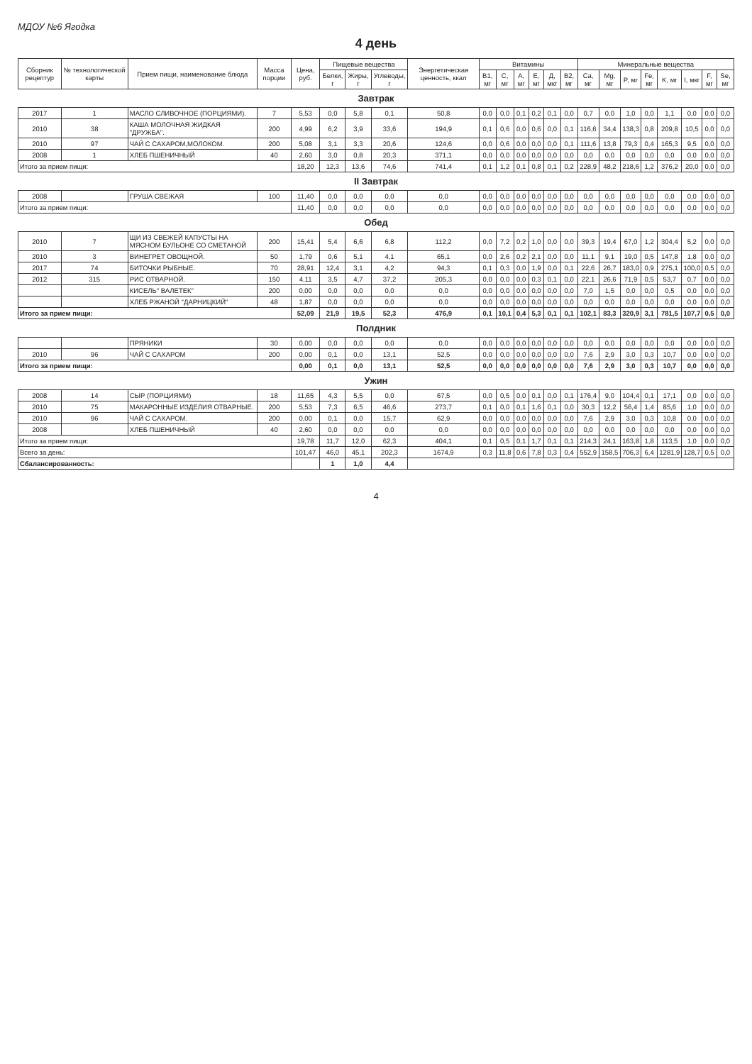МДОУ №6 Ягодка
4 день
| Сборник рецептур | № технологической карты | Прием пищи, наименование блюда | Масса порции | Цена, руб. | Пищевые вещества | | | Энергетическая ценность, ккал | Витамины | | | | | | Минеральные вещества | | | | | | | |
| --- | --- | --- | --- | --- | --- | --- | --- | --- | --- | --- | --- | --- | --- | --- | --- | --- | --- | --- | --- | --- | --- | --- |
| | | | | | Белки, г | Жиры, г | Углеводы, г | | B1, мг | C, мг | A, мг | E, мг | Д, мкг | B2, мг | Ca, мг | Mg, мг | P, мг | Fe, мг | K, мг | I, мкг | F, мг | Se, мг |
| Завтрак | | | | | | | | | | | | | | | | | | | | | | |
| 2017 | 1 | МАСЛО СЛИВОЧНОЕ (ПОРЦИЯМИ). | 7 | 5,53 | 0,0 | 5,8 | 0,1 | 50,8 | 0,0 | 0,0 | 0,1 | 0,2 | 0,1 | 0,0 | 0,7 | 0,0 | 1,0 | 0,0 | 1,1 | 0,0 | 0,0 | 0,0 |
| 2010 | 38 | КАША МОЛОЧНАЯ ЖИДКАЯ "ДРУЖБА". | 200 | 4,99 | 6,2 | 3,9 | 33,6 | 194,9 | 0,1 | 0,6 | 0,0 | 0,6 | 0,0 | 0,1 | 116,6 | 34,4 | 138,3 | 0,8 | 209,8 | 10,5 | 0,0 | 0,0 |
| 2010 | 97 | ЧАЙ С САХАРОМ,МОЛОКОМ. | 200 | 5,08 | 3,1 | 3,3 | 20,6 | 124,6 | 0,0 | 0,6 | 0,0 | 0,0 | 0,0 | 0,1 | 111,6 | 13,8 | 79,3 | 0,4 | 165,3 | 9,5 | 0,0 | 0,0 |
| 2008 | 1 | ХЛЕБ ПШЕНИЧНЫЙ | 40 | 2,60 | 3,0 | 0,8 | 20,3 | 371,1 | 0,0 | 0,0 | 0,0 | 0,0 | 0,0 | 0,0 | 0,0 | 0,0 | 0,0 | 0,0 | 0,0 | 0,0 | 0,0 | 0,0 |
| Итого за прием пищи: | | | | 18,20 | 12,3 | 13,6 | 74,6 | 741,4 | 0,1 | 1,2 | 0,1 | 0,8 | 0,1 | 0,2 | 228,9 | 48,2 | 218,6 | 1,2 | 376,2 | 20,0 | 0,0 | 0,0 |
| II Завтрак | | | | | | | | | | | | | | | | | | | | | | |
| 2008 | | ГРУША СВЕЖАЯ | 100 | 11,40 | 0,0 | 0,0 | 0,0 | 0,0 | 0,0 | 0,0 | 0,0 | 0,0 | 0,0 | 0,0 | 0,0 | 0,0 | 0,0 | 0,0 | 0,0 | 0,0 | 0,0 | 0,0 |
| Итого за прием пищи: | | | | 11,40 | 0,0 | 0,0 | 0,0 | 0,0 | 0,0 | 0,0 | 0,0 | 0,0 | 0,0 | 0,0 | 0,0 | 0,0 | 0,0 | 0,0 | 0,0 | 0,0 | 0,0 | 0,0 |
| Обед | | | | | | | | | | | | | | | | | | | | | | |
| 2010 | 7 | ЩИ ИЗ СВЕЖЕЙ КАПУСТЫ НА МЯСНОМ БУЛЬОНЕ СО СМЕТАНОЙ | 200 | 15,41 | 5,4 | 6,6 | 6,8 | 112,2 | 0,0 | 7,2 | 0,2 | 1,0 | 0,0 | 0,0 | 39,3 | 19,4 | 67,0 | 1,2 | 304,4 | 5,2 | 0,0 | 0,0 |
| 2010 | 3 | ВИНЕГРЕТ ОВОЩНОЙ. | 50 | 1,79 | 0,6 | 5,1 | 4,1 | 65,1 | 0,0 | 2,6 | 0,2 | 2,1 | 0,0 | 0,0 | 11,1 | 9,1 | 19,0 | 0,5 | 147,8 | 1,8 | 0,0 | 0,0 |
| 2017 | 74 | БИТОЧКИ РЫБНЫЕ. | 70 | 28,91 | 12,4 | 3,1 | 4,2 | 94,3 | 0,1 | 0,3 | 0,0 | 1,9 | 0,0 | 0,1 | 22,6 | 26,7 | 183,0 | 0,9 | 275,1 | 100,0 | 0,5 | 0,0 |
| 2012 | 315 | РИС ОТВАРНОЙ. | 150 | 4,11 | 3,5 | 4,7 | 37,2 | 205,3 | 0,0 | 0,0 | 0,0 | 0,3 | 0,1 | 0,0 | 22,1 | 26,6 | 71,9 | 0,5 | 53,7 | 0,7 | 0,0 | 0,0 |
| | | КИСЕЛЬ" ВАЛЕТЕК" | 200 | 0,00 | 0,0 | 0,0 | 0,0 | 0,0 | 0,0 | 0,0 | 0,0 | 0,0 | 0,0 | 0,0 | 7,0 | 1,5 | 0,0 | 0,0 | 0,5 | 0,0 | 0,0 | 0,0 |
| | | ХЛЕБ РЖАНОЙ "ДАРНИЦКИЙ" | 48 | 1,87 | 0,0 | 0,0 | 0,0 | 0,0 | 0,0 | 0,0 | 0,0 | 0,0 | 0,0 | 0,0 | 0,0 | 0,0 | 0,0 | 0,0 | 0,0 | 0,0 | 0,0 | 0,0 |
| Итого за прием пищи: | | | | 52,09 | 21,9 | 19,5 | 52,3 | 476,9 | 0,1 | 10,1 | 0,4 | 5,3 | 0,1 | 0,1 | 102,1 | 83,3 | 320,9 | 3,1 | 781,5 | 107,7 | 0,5 | 0,0 |
| Полдник | | | | | | | | | | | | | | | | | | | | | | |
| | | ПРЯНИКИ | 30 | 0,00 | 0,0 | 0,0 | 0,0 | 0,0 | 0,0 | 0,0 | 0,0 | 0,0 | 0,0 | 0,0 | 0,0 | 0,0 | 0,0 | 0,0 | 0,0 | 0,0 | 0,0 | 0,0 |
| 2010 | 96 | ЧАЙ С САХАРОМ | 200 | 0,00 | 0,1 | 0,0 | 13,1 | 52,5 | 0,0 | 0,0 | 0,0 | 0,0 | 0,0 | 0,0 | 7,6 | 2,9 | 3,0 | 0,3 | 10,7 | 0,0 | 0,0 | 0,0 |
| Итого за прием пищи: | | | | 0,00 | 0,1 | 0,0 | 13,1 | 52,5 | 0,0 | 0,0 | 0,0 | 0,0 | 0,0 | 0,0 | 7,6 | 2,9 | 3,0 | 0,3 | 10,7 | 0,0 | 0,0 | 0,0 |
| Ужин | | | | | | | | | | | | | | | | | | | | | | |
| 2008 | 14 | СЫР (ПОРЦИЯМИ) | 18 | 11,65 | 4,3 | 5,5 | 0,0 | 67,5 | 0,0 | 0,5 | 0,0 | 0,1 | 0,0 | 0,1 | 176,4 | 9,0 | 104,4 | 0,1 | 17,1 | 0,0 | 0,0 | 0,0 |
| 2010 | 75 | МАКАРОННЫЕ ИЗДЕЛИЯ ОТВАРНЫЕ. | 200 | 5,53 | 7,3 | 6,5 | 46,6 | 273,7 | 0,1 | 0,0 | 0,1 | 1,6 | 0,1 | 0,0 | 30,3 | 12,2 | 56,4 | 1,4 | 85,6 | 1,0 | 0,0 | 0,0 |
| 2010 | 96 | ЧАЙ С САХАРОМ. | 200 | 0,00 | 0,1 | 0,0 | 15,7 | 62,9 | 0,0 | 0,0 | 0,0 | 0,0 | 0,0 | 0,0 | 7,6 | 2,9 | 3,0 | 0,3 | 10,8 | 0,0 | 0,0 | 0,0 |
| 2008 | | ХЛЕБ ПШЕНИЧНЫЙ | 40 | 2,60 | 0,0 | 0,0 | 0,0 | 0,0 | 0,0 | 0,0 | 0,0 | 0,0 | 0,0 | 0,0 | 0,0 | 0,0 | 0,0 | 0,0 | 0,0 | 0,0 | 0,0 | 0,0 |
| Итого за прием пищи: | | | | 19,78 | 11,7 | 12,0 | 62,3 | 404,1 | 0,1 | 0,5 | 0,1 | 1,7 | 0,1 | 0,1 | 214,3 | 24,1 | 163,8 | 1,8 | 113,5 | 1,0 | 0,0 | 0,0 |
| Всего за день: | | | | 101,47 | 46,0 | 45,1 | 202,3 | 1674,9 | 0,3 | 11,8 | 0,6 | 7,8 | 0,3 | 0,4 | 552,9 | 158,5 | 706,3 | 6,4 | 1281,9 | 128,7 | 0,5 | 0,0 |
| Сбалансированность: | | | | | 1 | 1,0 | 4,4 | | | | | | | | | | | | | | | |
4